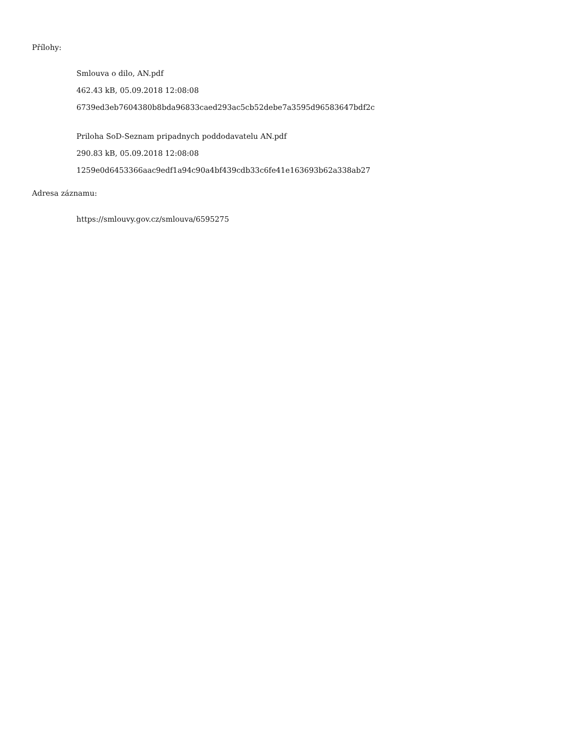Přílohy:
Smlouva o dilo, AN.pdf
462.43 kB, 05.09.2018 12:08:08
6739ed3eb7604380b8bda96833caed293ac5cb52debe7a3595d96583647bdf2c
Priloha SoD-Seznam pripadnych poddodavatelu AN.pdf
290.83 kB, 05.09.2018 12:08:08
1259e0d6453366aac9edf1a94c90a4bf439cdb33c6fe41e163693b62a338ab27
Adresa záznamu:
https://smlouvy.gov.cz/smlouva/6595275